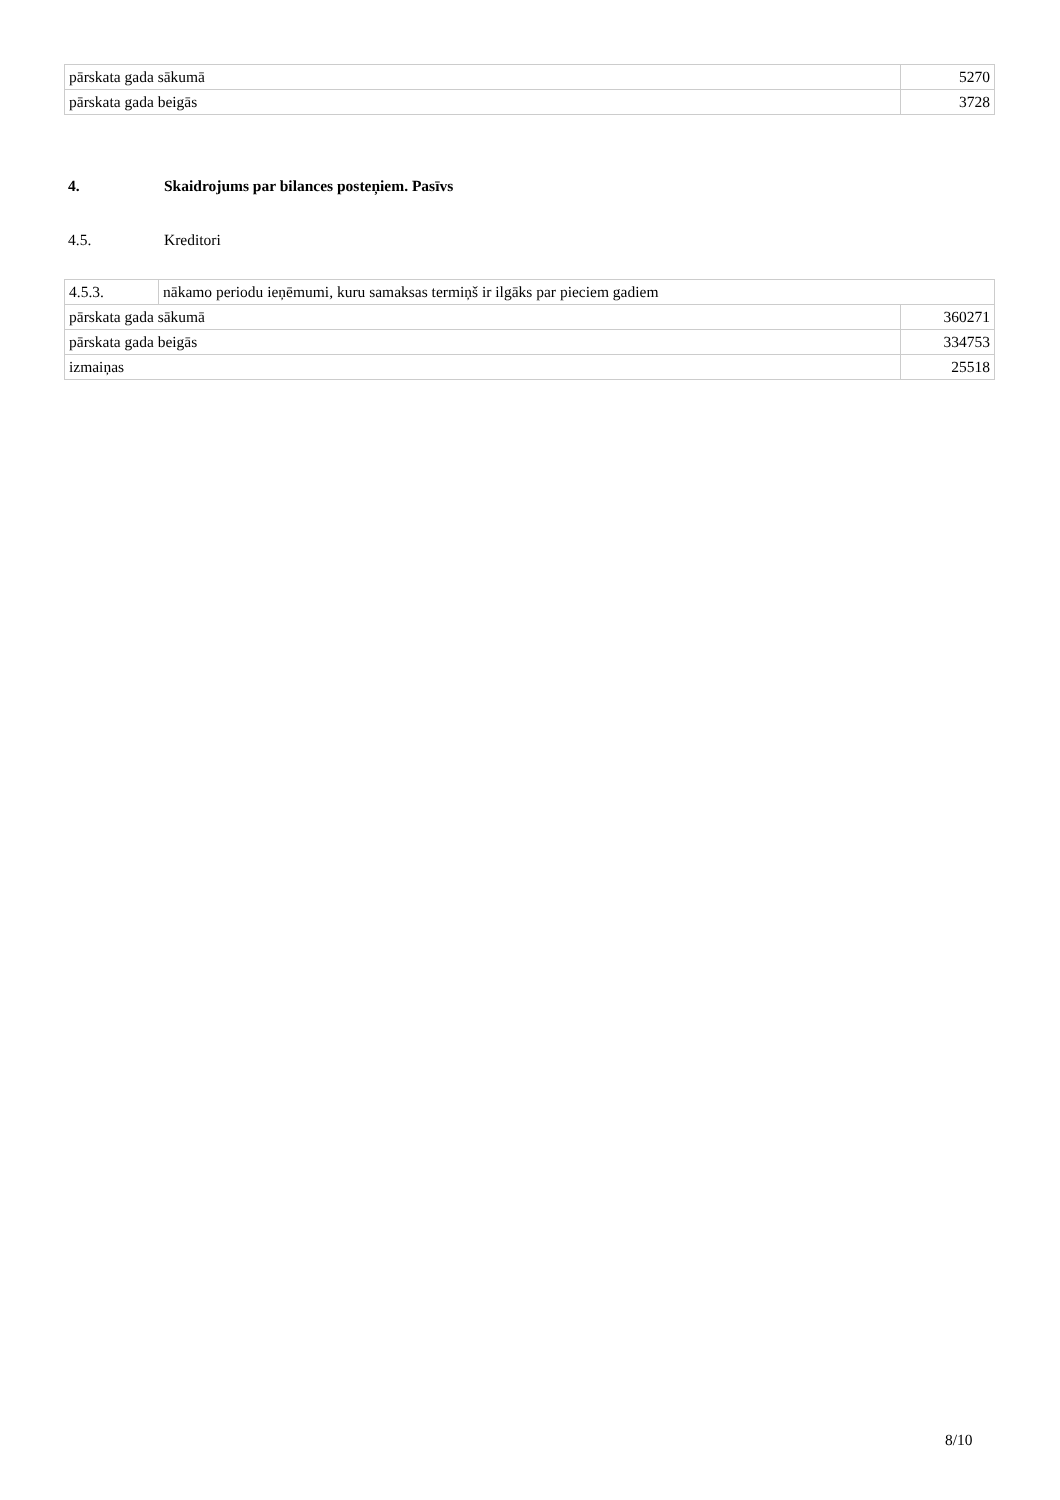| pārskata gada sākumā | 5270 |
| pārskata gada beigās | 3728 |
4. Skaidrojums par bilances posteņiem. Pasīvs
4.5. Kreditori
| 4.5.3. | nākamo periodu ieņēmumi, kuru samaksas termiņš ir ilgāks par pieciem gadiem | |
| pārskata gada sākumā | | 360271 |
| pārskata gada beigās | | 334753 |
| izmaiņas | | 25518 |
8/10